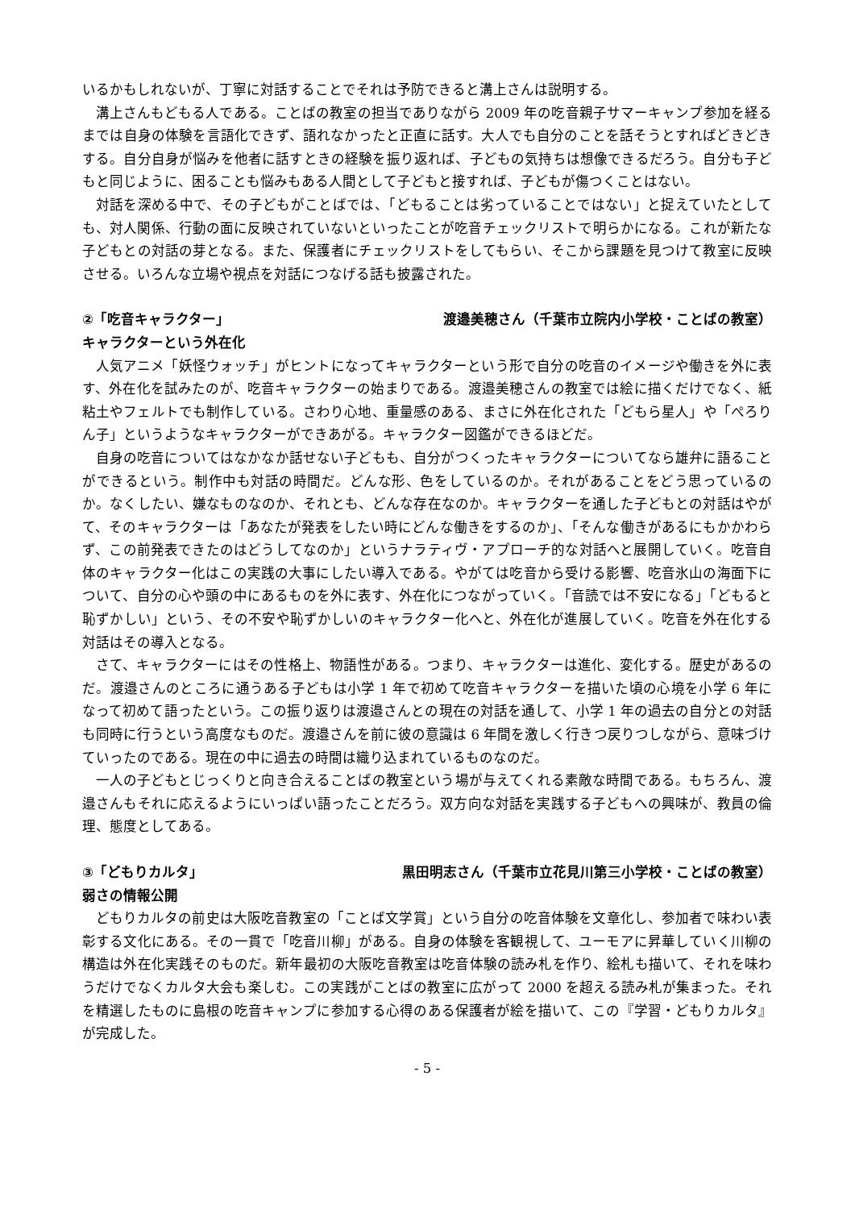いるかもしれないが、丁寧に対話することでそれは予防できると溝上さんは説明する。
溝上さんもどもる人である。ことばの教室の担当でありながら 2009 年の吃音親子サマーキャンプ参加を経るまでは自身の体験を言語化できず、語れなかったと正直に話す。大人でも自分のことを話そうとすればどきどきする。自分自身が悩みを他者に話すときの経験を振り返れば、子どもの気持ちは想像できるだろう。自分も子どもと同じように、困ることも悩みもある人間として子どもと接すれば、子どもが傷つくことはない。
対話を深める中で、その子どもがことばでは、「どもることは劣っていることではない」と捉えていたとしても、対人関係、行動の面に反映されていないといったことが吃音チェックリストで明らかになる。これが新たな子どもとの対話の芽となる。また、保護者にチェックリストをしてもらい、そこから課題を見つけて教室に反映させる。いろんな立場や視点を対話につなげる話も披露された。
②「吃音キャラクター」 渡邉美穂さん（千葉市立院内小学校・ことばの教室）
キャラクターという外在化
人気アニメ「妖怪ウォッチ」がヒントになってキャラクターという形で自分の吃音のイメージや働きを外に表す、外在化を試みたのが、吃音キャラクターの始まりである。渡邉美穂さんの教室では絵に描くだけでなく、紙粘土やフェルトでも制作している。さわり心地、重量感のある、まさに外在化された「どもら星人」や「ぺろりん子」というようなキャラクターができあがる。キャラクター図鑑ができるほどだ。
自身の吃音についてはなかなか話せない子どもも、自分がつくったキャラクターについてなら雄弁に語ることができるという。制作中も対話の時間だ。どんな形、色をしているのか。それがあることをどう思っているのか。なくしたい、嫌なものなのか、それとも、どんな存在なのか。キャラクターを通した子どもとの対話はやがて、そのキャラクターは「あなたが発表をしたい時にどんな働きをするのか」、「そんな働きがあるにもかかわらず、この前発表できたのはどうしてなのか」というナラティヴ・アプローチ的な対話へと展開していく。吃音自体のキャラクター化はこの実践の大事にしたい導入である。やがては吃音から受ける影響、吃音氷山の海面下について、自分の心や頭の中にあるものを外に表す、外在化につながっていく。「音読では不安になる」「どもると恥ずかしい」という、その不安や恥ずかしいのキャラクター化へと、外在化が進展していく。吃音を外在化する対話はその導入となる。
さて、キャラクターにはその性格上、物語性がある。つまり、キャラクターは進化、変化する。歴史があるのだ。渡邉さんのところに通うある子どもは小学 1 年で初めて吃音キャラクターを描いた頃の心境を小学 6 年になって初めて語ったという。この振り返りは渡邉さんとの現在の対話を通して、小学 1 年の過去の自分との対話も同時に行うという高度なものだ。渡邉さんを前に彼の意識は 6 年間を激しく行きつ戻りつしながら、意味づけていったのである。現在の中に過去の時間は織り込まれているものなのだ。
一人の子どもとじっくりと向き合えることばの教室という場が与えてくれる素敵な時間である。もちろん、渡邉さんもそれに応えるようにいっぱい語ったことだろう。双方向な対話を実践する子どもへの興味が、教員の倫理、態度としてある。
③「どもりカルタ」 黒田明志さん（千葉市立花見川第三小学校・ことばの教室）
弱さの情報公開
どもりカルタの前史は大阪吃音教室の「ことば文学賞」という自分の吃音体験を文章化し、参加者で味わい表彰する文化にある。その一貫で「吃音川柳」がある。自身の体験を客観視して、ユーモアに昇華していく川柳の構造は外在化実践そのものだ。新年最初の大阪吃音教室は吃音体験の読み札を作り、絵札も描いて、それを味わうだけでなくカルタ大会も楽しむ。この実践がことばの教室に広がって 2000 を超える読み札が集まった。それを精選したものに島根の吃音キャンプに参加する心得のある保護者が絵を描いて、この『学習・どもりカルタ』が完成した。
- 5 -